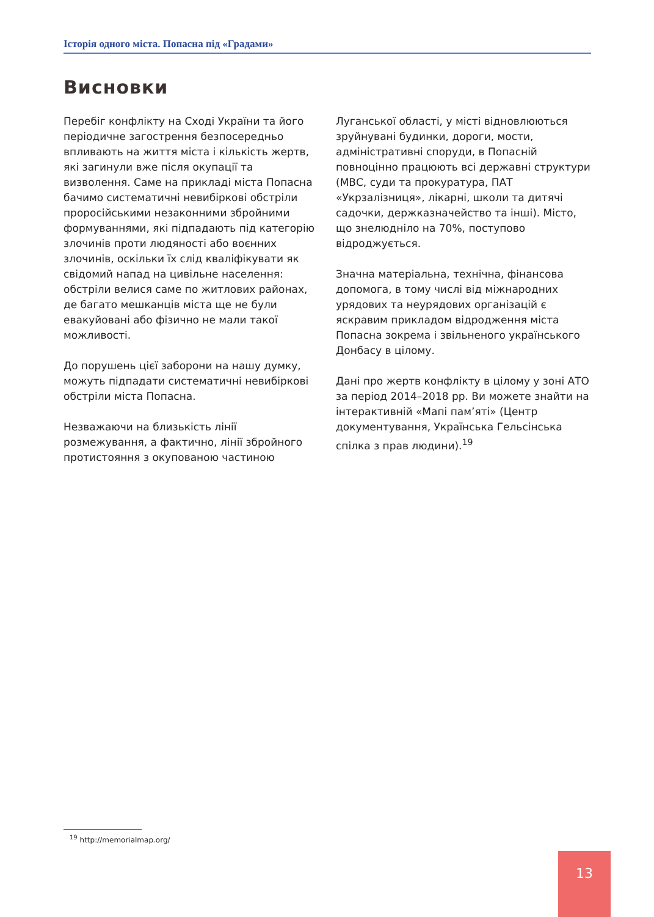Історія одного міста. Попасна під «Градами»
Висновки
Перебіг конфлікту на Сході України та його періодичне загострення безпосередньо впливають на життя міста і кількість жертв, які загинули вже після окупації та визволення. Саме на прикладі міста Попасна бачимо систематичні невибіркові обстріли проросійськими незаконними збройними формуваннями, які підпадають під категорію злочинів проти людяності або воєнних злочинів, оскільки їх слід кваліфікувати як свідомий напад на цивільне населення: обстріли велися саме по житлових районах, де багато мешканців міста ще не були евакуйовані або фізично не мали такої можливості.
До порушень цієї заборони на нашу думку, можуть підпадати систематичні невибіркові обстріли міста Попасна.
Незважаючи на близькість лінії розмежування, а фактично, лінії збройного протистояння з окупованою частиною Луганської області, у місті відновлюються зруйнувані будинки, дороги, мости, адміністративні споруди, в Попасній повноцінно працюють всі державні структури (МВС, суди та прокуратура, ПАТ «Укрзалізниця», лікарні, школи та дитячі садочки, держказначейство та інші). Місто, що знелюдніло на 70%, поступово відроджується.
Значна матеріальна, технічна, фінансова допомога, в тому числі від міжнародних урядових та неурядових організацій є яскравим прикладом відродження міста Попасна зокрема і звільненого українського Донбасу в цілому.
Дані про жертв конфлікту в цілому у зоні АТО за період 2014–2018 рр. Ви можете знайти на інтерактивній «Мапі пам’яті» (Центр документування, Українська Гельсінська спілка з прав людини).<sup>19</sup>
<sup>19</sup> http://memorialmap.org/
13